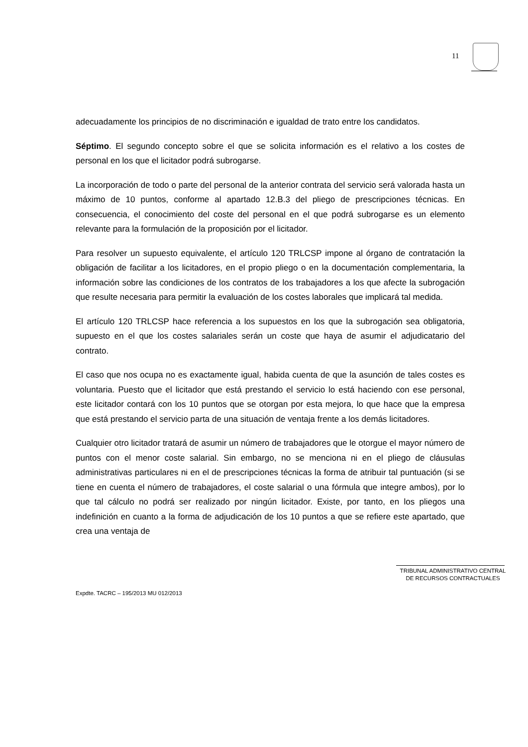11
adecuadamente los principios de no discriminación e igualdad de trato entre los candidatos.
Séptimo. El segundo concepto sobre el que se solicita información es el relativo a los costes de personal en los que el licitador podrá subrogarse.
La incorporación de todo o parte del personal de la anterior contrata del servicio será valorada hasta un máximo de 10 puntos, conforme al apartado 12.B.3 del pliego de prescripciones técnicas. En consecuencia, el conocimiento del coste del personal en el que podrá subrogarse es un elemento relevante para la formulación de la proposición por el licitador.
Para resolver un supuesto equivalente, el artículo 120 TRLCSP impone al órgano de contratación la obligación de facilitar a los licitadores, en el propio pliego o en la documentación complementaria, la información sobre las condiciones de los contratos de los trabajadores a los que afecte la subrogación que resulte necesaria para permitir la evaluación de los costes laborales que implicará tal medida.
El artículo 120 TRLCSP hace referencia a los supuestos en los que la subrogación sea obligatoria, supuesto en el que los costes salariales serán un coste que haya de asumir el adjudicatario del contrato.
El caso que nos ocupa no es exactamente igual, habida cuenta de que la asunción de tales costes es voluntaria. Puesto que el licitador que está prestando el servicio lo está haciendo con ese personal, este licitador contará con los 10 puntos que se otorgan por esta mejora, lo que hace que la empresa que está prestando el servicio parta de una situación de ventaja frente a los demás licitadores.
Cualquier otro licitador tratará de asumir un número de trabajadores que le otorgue el mayor número de puntos con el menor coste salarial. Sin embargo, no se menciona ni en el pliego de cláusulas administrativas particulares ni en el de prescripciones técnicas la forma de atribuir tal puntuación (si se tiene en cuenta el número de trabajadores, el coste salarial o una fórmula que integre ambos), por lo que tal cálculo no podrá ser realizado por ningún licitador. Existe, por tanto, en los pliegos una indefinición en cuanto a la forma de adjudicación de los 10 puntos a que se refiere este apartado, que crea una ventaja de
TRIBUNAL ADMINISTRATIVO CENTRAL
DE RECURSOS CONTRACTUALES
Expdte. TACRC – 195/2013 MU 012/2013